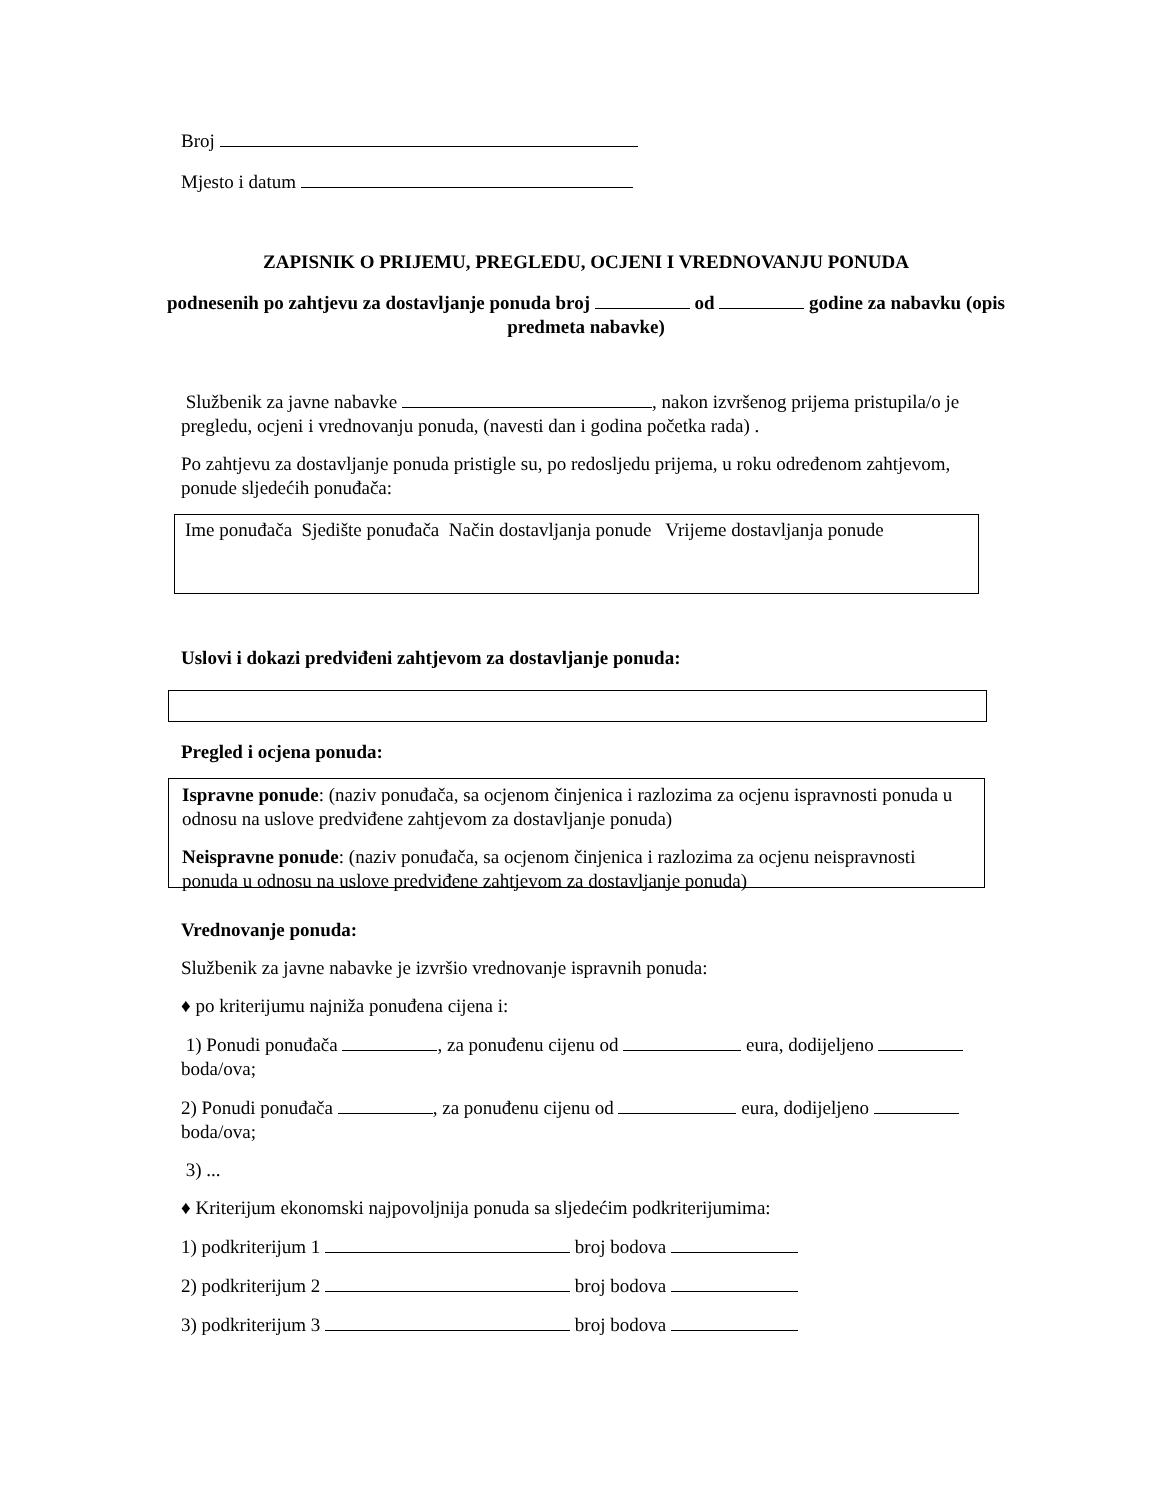Broj
Mjesto i datum
ZAPISNIK O PRIJEMU, PREGLEDU, OCJENI I VREDNOVANJU PONUDA
podnesenih po zahtjevu za dostavljanje ponuda broj od godine za nabavku (opis predmeta nabavke)
Službenik za javne nabavke , nakon izvršenog prijema pristupila/o je pregledu, ocjeni i vrednovanju ponuda, (navesti dan i godina početka rada) .
Po zahtjevu za dostavljanje ponuda pristigle su, po redosljedu prijema, u roku određenom zahtjevom, ponude sljedećih ponuđača:
Ime ponuđača Sjedište ponuđača Način dostavljanja ponude Vrijeme dostavljanja ponude
Uslovi i dokazi predviđeni zahtjevom za dostavljanje ponuda:
Pregled i ocjena ponuda:
Ispravne ponude: (naziv ponuđača, sa ocjenom činjenica i razlozima za ocjenu ispravnosti ponuda u odnosu na uslove predviđene zahtjevom za dostavljanje ponuda)
Neispravne ponude: (naziv ponuđača, sa ocjenom činjenica i razlozima za ocjenu neispravnosti ponuda u odnosu na uslove predviđene zahtjevom za dostavljanje ponuda)
Vrednovanje ponuda:
Službenik za javne nabavke je izvršio vrednovanje ispravnih ponuda:
♦ po kriterijumu najniža ponuđena cijena i:
1) Ponudi ponuđača , za ponuđenu cijenu od eura, dodijeljeno boda/ova;
2) Ponudi ponuđača , za ponuđenu cijenu od eura, dodijeljeno boda/ova;
3) ...
♦ Kriterijum ekonomski najpovoljnija ponuda sa sljedećim podkriterijumima:
1) podkriterijum 1 broj bodova
2) podkriterijum 2 broj bodova
3) podkriterijum 3 broj bodova